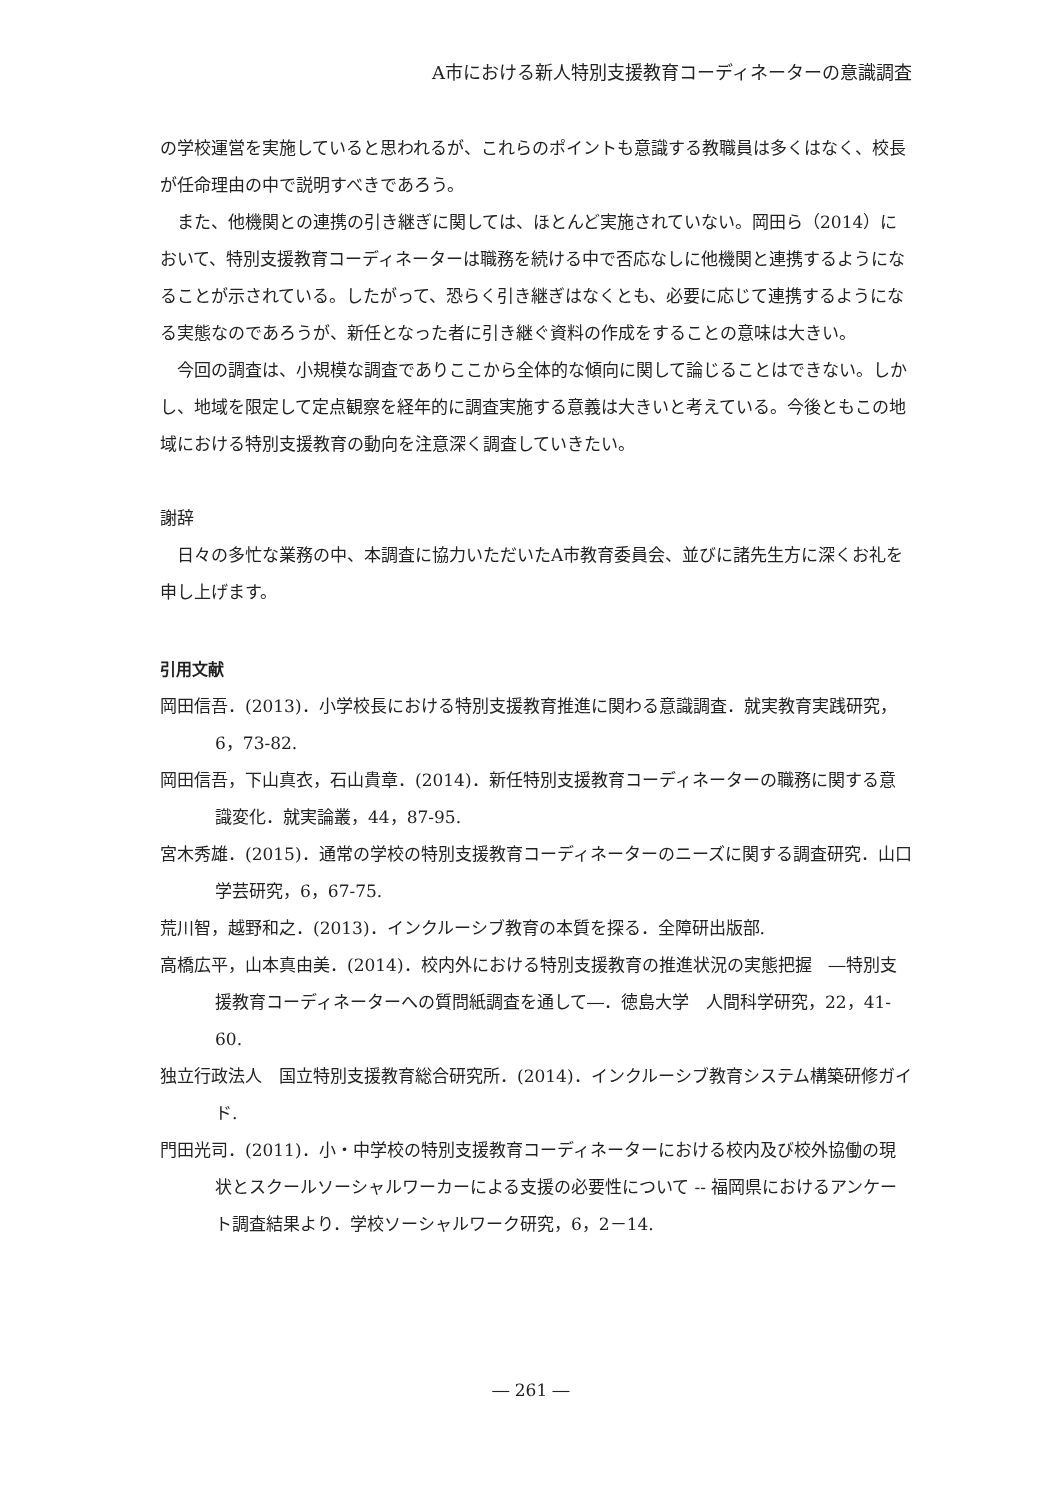A市における新人特別支援教育コーディネーターの意識調査
の学校運営を実施していると思われるが、これらのポイントも意識する教職員は多くはなく、校長が任命理由の中で説明すべきであろう。
また、他機関との連携の引き継ぎに関しては、ほとんど実施されていない。岡田ら（2014）において、特別支援教育コーディネーターは職務を続ける中で否応なしに他機関と連携するようになることが示されている。したがって、恐らく引き継ぎはなくとも、必要に応じて連携するようになる実態なのであろうが、新任となった者に引き継ぐ資料の作成をすることの意味は大きい。
今回の調査は、小規模な調査でありここから全体的な傾向に関して論じることはできない。しかし、地域を限定して定点観察を経年的に調査実施する意義は大きいと考えている。今後ともこの地域における特別支援教育の動向を注意深く調査していきたい。
謝辞
日々の多忙な業務の中、本調査に協力いただいたA市教育委員会、並びに諸先生方に深くお礼を申し上げます。
引用文献
岡田信吾．(2013)．小学校長における特別支援教育推進に関わる意識調査．就実教育実践研究，6，73-82.
岡田信吾，下山真衣，石山貴章．(2014)．新任特別支援教育コーディネーターの職務に関する意識変化．就実論叢，44，87-95.
宮木秀雄．(2015)．通常の学校の特別支援教育コーディネーターのニーズに関する調査研究．山口学芸研究，6，67-75.
荒川智，越野和之．(2013)．インクルーシブ教育の本質を探る．全障研出版部.
高橋広平，山本真由美．(2014)．校内外における特別支援教育の推進状況の実態把握　―特別支援教育コーディネーターへの質問紙調査を通して―．徳島大学　人間科学研究，22，41-60.
独立行政法人　国立特別支援教育総合研究所．(2014)．インクルーシブ教育システム構築研修ガイド.
門田光司．(2011)．小・中学校の特別支援教育コーディネーターにおける校内及び校外協働の現状とスクールソーシャルワーカーによる支援の必要性について -- 福岡県におけるアンケート調査結果より．学校ソーシャルワーク研究，6，2－14.
― 261 ―